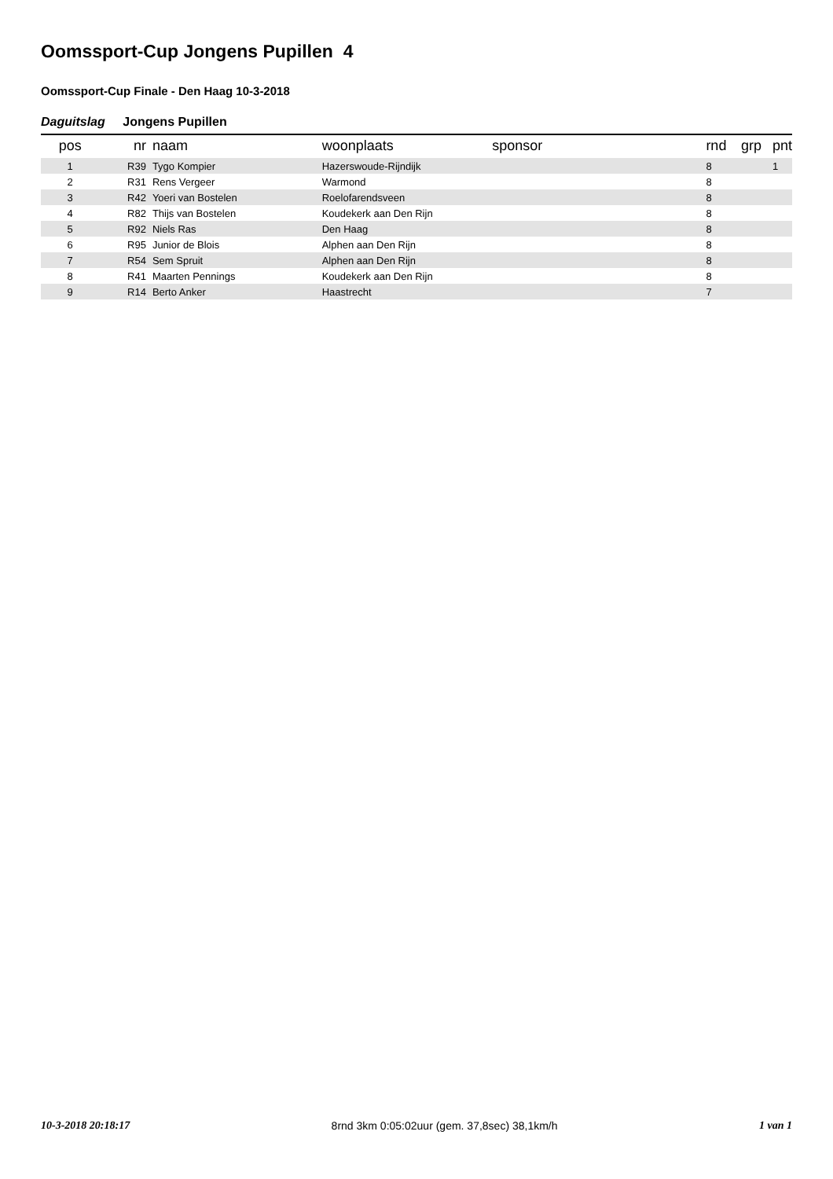Oomssport-Cup Jongens Pupillen 4
Oomssport-Cup Finale - Den Haag 10-3-2018
Daguitslag Jongens Pupillen
| pos | nr | naam | woonplaats | sponsor | rnd | grp | pnt |
| --- | --- | --- | --- | --- | --- | --- | --- |
| 1 | R39 | Tygo Kompier | Hazerswoude-Rijndijk | | 8 | | 1 |
| 2 | R31 | Rens Vergeer | Warmond | | 8 | | |
| 3 | R42 | Yoeri van Bostelen | Roelofarendsveen | | 8 | | |
| 4 | R82 | Thijs van Bostelen | Koudekerk aan Den Rijn | | 8 | | |
| 5 | R92 | Niels Ras | Den Haag | | 8 | | |
| 6 | R95 | Junior de Blois | Alphen aan Den Rijn | | 8 | | |
| 7 | R54 | Sem Spruit | Alphen aan Den Rijn | | 8 | | |
| 8 | R41 | Maarten Pennings | Koudekerk aan Den Rijn | | 8 | | |
| 9 | R14 | Berto Anker | Haastrecht | | 7 | | |
10-3-2018 20:18:17 8rnd 3km 0:05:02uur (gem. 37,8sec) 38,1km/h 1 van 1